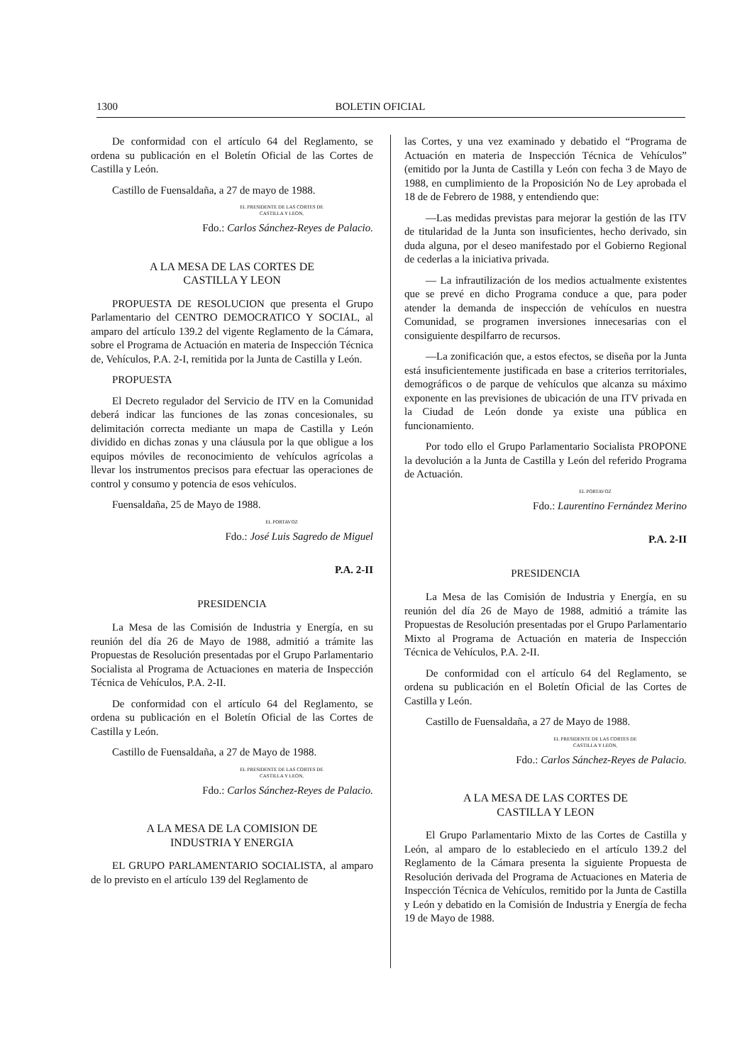1300 BOLETIN OFICIAL
De conformidad con el artículo 64 del Reglamento, se ordena su publicación en el Boletín Oficial de las Cortes de Castilla y León.
Castillo de Fuensaldaña, a 27 de mayo de 1988.
EL PRESIDENTE DE LAS CORTES DE
CASTILLA Y LEON,
Fdo.: Carlos Sánchez-Reyes de Palacio.
A LA MESA DE LAS CORTES DE
CASTILLA Y LEON
PROPUESTA DE RESOLUCION que presenta el Grupo Parlamentario del CENTRO DEMOCRATICO Y SOCIAL, al amparo del artículo 139.2 del vigente Reglamento de la Cámara, sobre el Programa de Actuación en materia de Inspección Técnica de, Vehículos, P.A. 2-I, remitida por la Junta de Castilla y León.
PROPUESTA
El Decreto regulador del Servicio de ITV en la Comunidad deberá indicar las funciones de las zonas concesionales, su delimitación correcta mediante un mapa de Castilla y León dividido en dichas zonas y una cláusula por la que obligue a los equipos móviles de reconocimiento de vehículos agrícolas a llevar los instrumentos precisos para efectuar las operaciones de control y consumo y potencia de esos vehículos.
Fuensaldaña, 25 de Mayo de 1988.
EL PORTAVOZ
Fdo.: José Luis Sagredo de Miguel
P.A. 2-II
PRESIDENCIA
La Mesa de las Comisión de Industria y Energía, en su reunión del día 26 de Mayo de 1988, admitió a trámite las Propuestas de Resolución presentadas por el Grupo Parlamentario Socialista al Programa de Actuaciones en materia de Inspección Técnica de Vehículos, P.A. 2-II.
De conformidad con el artículo 64 del Reglamento, se ordena su publicación en el Boletín Oficial de las Cortes de Castilla y León.
Castillo de Fuensaldaña, a 27 de Mayo de 1988.
EL PRESIDENTE DE LAS CORTES DE
CASTILLA Y LEON,
Fdo.: Carlos Sánchez-Reyes de Palacio.
A LA MESA DE LA COMISION DE
INDUSTRIA Y ENERGIA
EL GRUPO PARLAMENTARIO SOCIALISTA, al amparo de lo previsto en el artículo 139 del Reglamento de
las Cortes, y una vez examinado y debatido el “Programa de Actuación en materia de Inspección Técnica de Vehículos” (emitido por la Junta de Castilla y León con fecha 3 de Mayo de 1988, en cumplimiento de la Proposición No de Ley aprobada el 18 de de Febrero de 1988, y entendiendo que:
—Las medidas previstas para mejorar la gestión de las ITV de titularidad de la Junta son insuficientes, hecho derivado, sin duda alguna, por el deseo manifestado por el Gobierno Regional de cederlas a la iniciativa privada.
— La infrautilización de los medios actualmente existentes que se prevé en dicho Programa conduce a que, para poder atender la demanda de inspección de vehículos en nuestra Comunidad, se programen inversiones innecesarias con el consiguiente despilfarro de recursos.
—La zonificación que, a estos efectos, se diseña por la Junta está insuficientemente justificada en base a criterios territoriales, demográficos o de parque de vehículos que alcanza su máximo exponente en las previsiones de ubicación de una ITV privada en la Ciudad de León donde ya existe una pública en funcionamiento.
Por todo ello el Grupo Parlamentario Socialista PROPONE la devolución a la Junta de Castilla y León del referido Programa de Actuación.
EL PORTAVOZ
Fdo.: Laurentino Fernández Merino
P.A. 2-II
PRESIDENCIA
La Mesa de las Comisión de Industria y Energía, en su reunión del día 26 de Mayo de 1988, admitió a trámite las Propuestas de Resolución presentadas por el Grupo Parlamentario Mixto al Programa de Actuación en materia de Inspección Técnica de Vehículos, P.A. 2-II.
De conformidad con el artículo 64 del Reglamento, se ordena su publicación en el Boletín Oficial de las Cortes de Castilla y León.
Castillo de Fuensaldaña, a 27 de Mayo de 1988.
EL PRESIDENTE DE LAS CORTES DE
CASTILLA Y LEON,
Fdo.: Carlos Sánchez-Reyes de Palacio.
A LA MESA DE LAS CORTES DE
CASTILLA Y LEON
El Grupo Parlamentario Mixto de las Cortes de Castilla y León, al amparo de lo estableciedo en el artículo 139.2 del Reglamento de la Cámara presenta la siguiente Propuesta de Resolución derivada del Programa de Actuaciones en Materia de Inspección Técnica de Vehículos, remitido por la Junta de Castilla y León y debatido en la Comisión de Industria y Energía de fecha 19 de Mayo de 1988.